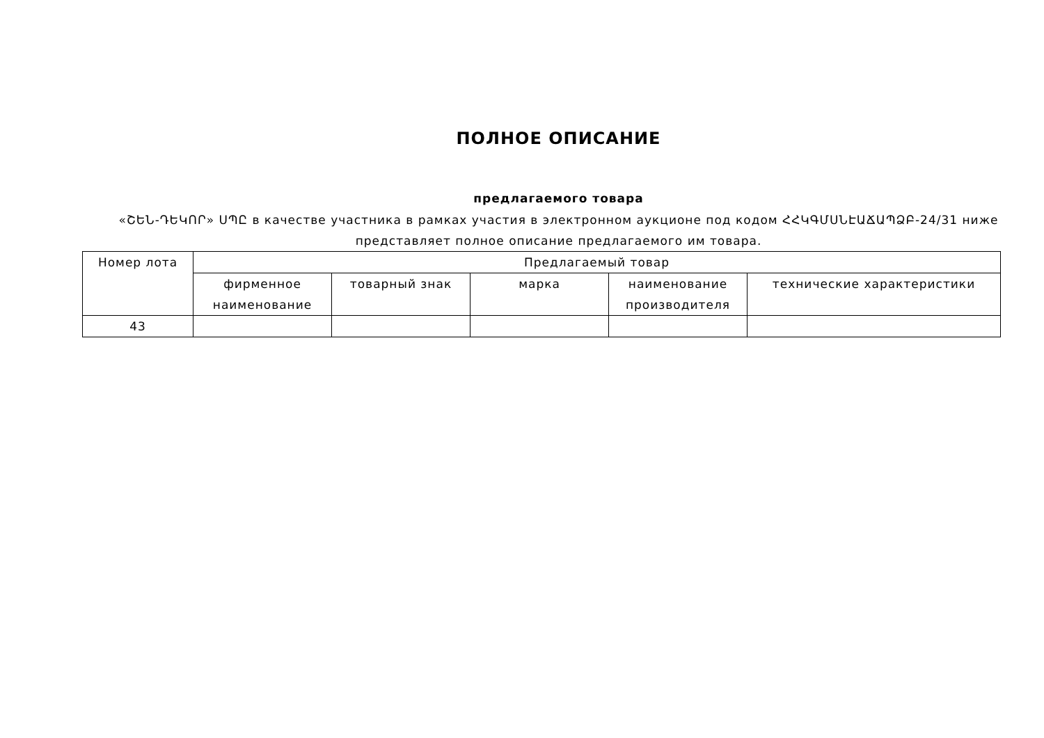ПОЛНОЕ ОПИСАНИЕ
предлагаемого товара
«ՇԵՆ-ԴԵԿՈՐ» ՍՊԸ в качестве участника в рамках участия в электронном аукционе под кодом ՀՀԿԳՄՍՆԷԱՃԱՊՁԲ-24/31 ниже представляет полное описание предлагаемого им товара.
| Номер лота | Предлагаемый товар | | | | |
| --- | --- | --- | --- | --- | --- |
| | фирменное наименование | товарный знак | марка | наименование производителя | технические характеристики |
| 43 | | | | | |